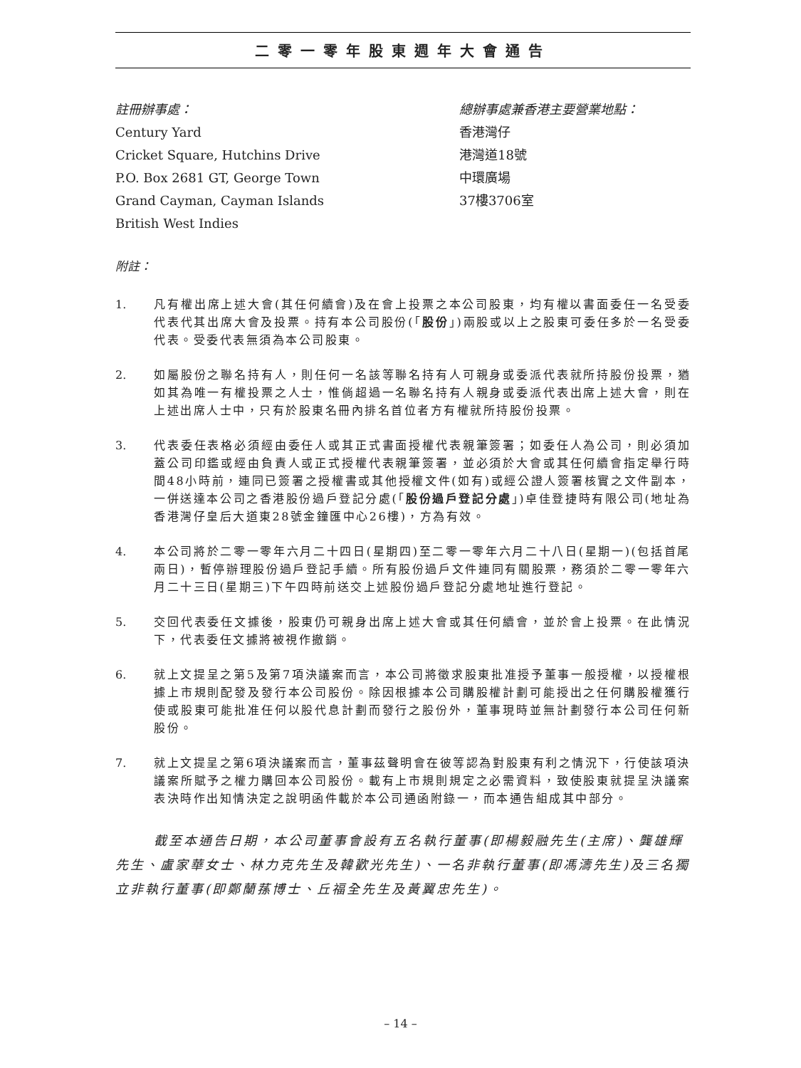二零一零年股東週年大會通告
註冊辦事處：
Century Yard
Cricket Square, Hutchins Drive
P.O. Box 2681 GT, George Town
Grand Cayman, Cayman Islands
British West Indies
總辦事處兼香港主要營業地點：
香港灣仔
港灣道18號
中環廣場
37樓3706室
附註：
1. 凡有權出席上述大會(其任何續會)及在會上投票之本公司股東，均有權以書面委任一名受委代表代其出席大會及投票。持有本公司股份(「股份」)兩股或以上之股東可委任多於一名受委代表。受委代表無須為本公司股東。
2. 如屬股份之聯名持有人，則任何一名該等聯名持有人可親身或委派代表就所持股份投票，猶如其為唯一有權投票之人士，惟倘超過一名聯名持有人親身或委派代表出席上述大會，則在上述出席人士中，只有於股東名冊內排名首位者方有權就所持股份投票。
3. 代表委任表格必須經由委任人或其正式書面授權代表親筆簽署；如委任人為公司，則必須加蓋公司印鑑或經由負責人或正式授權代表親筆簽署，並必須於大會或其任何續會指定舉行時間48小時前，連同已簽署之授權書或其他授權文件(如有)或經公證人簽署核實之文件副本，一併送達本公司之香港股份過戶登記分處(「股份過戶登記分處」)卓佳登捷時有限公司(地址為香港灣仔皇后大道東28號金鐘匯中心26樓)，方為有效。
4. 本公司將於二零一零年六月二十四日(星期四)至二零一零年六月二十八日(星期一)(包括首尾兩日)，暫停辦理股份過戶登記手續。所有股份過戶文件連同有關股票，務須於二零一零年六月二十三日(星期三)下午四時前送交上述股份過戶登記分處地址進行登記。
5. 交回代表委任文據後，股東仍可親身出席上述大會或其任何續會，並於會上投票。在此情況下，代表委任文據將被視作撤銷。
6. 就上文提呈之第5及第7項決議案而言，本公司將徵求股東批准授予董事一般授權，以授權根據上市規則配發及發行本公司股份。除因根據本公司購股權計劃可能授出之任何購股權獲行使或股東可能批准任何以股代息計劃而發行之股份外，董事現時並無計劃發行本公司任何新股份。
7. 就上文提呈之第6項決議案而言，董事茲聲明會在彼等認為對股東有利之情況下，行使該項決議案所賦予之權力購回本公司股份。載有上市規則規定之必需資料，致使股東就提呈決議案表決時作出知情決定之說明函件載於本公司通函附錄一，而本通告組成其中部分。
截至本通告日期，本公司董事會設有五名執行董事(即楊毅融先生(主席)、龔雄輝先生、盧家華女士、林力克先生及韓歡光先生)、一名非執行董事(即馮濤先生)及三名獨立非執行董事(即鄭蘭蓀博士、丘福全先生及黃翼忠先生)。
– 14 –